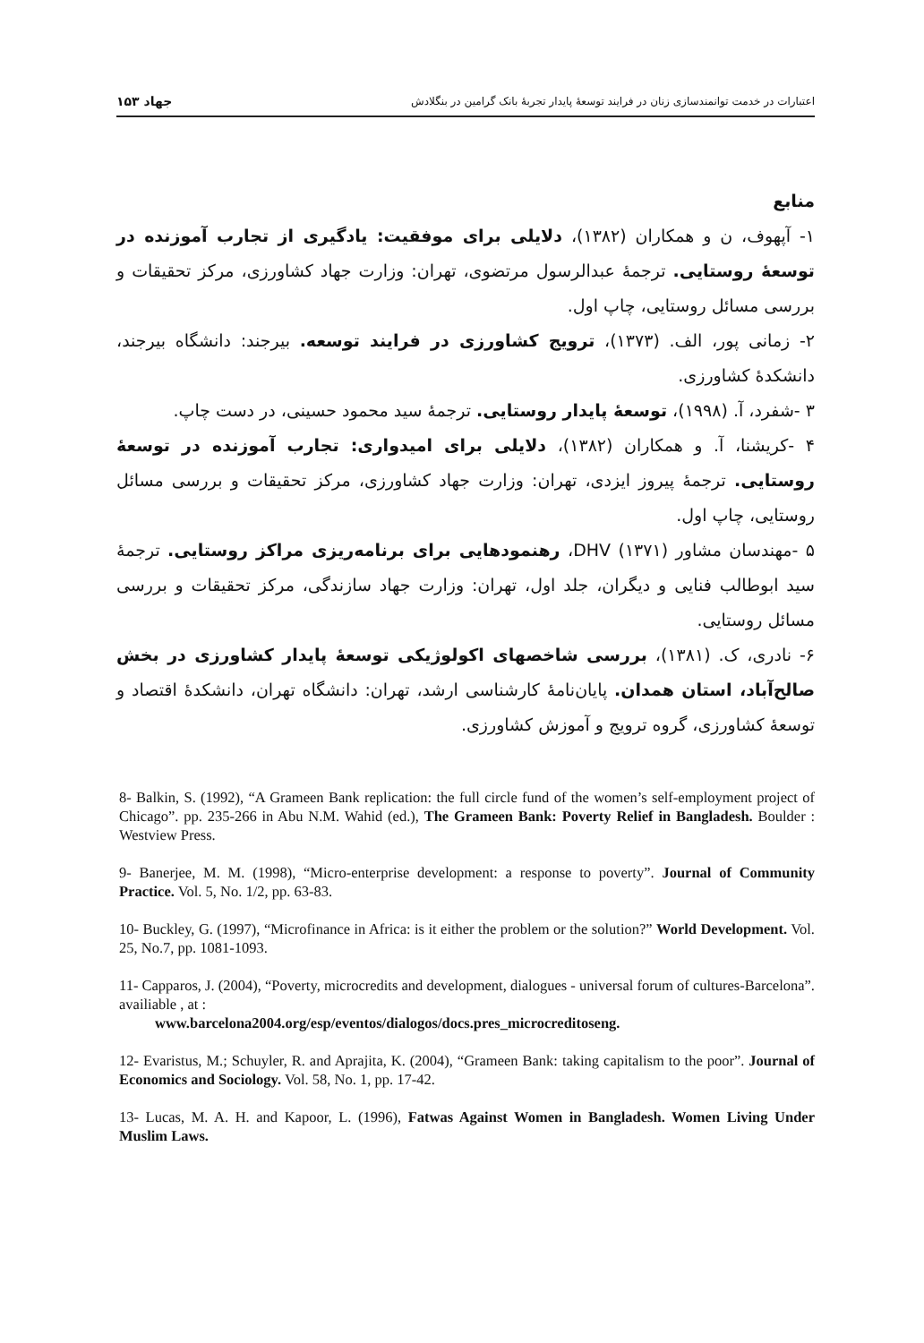۱۵۳ جهاد
اعتبارات در خدمت توانمندسازی زنان در فرایند توسعهٔ پایدار تجربهٔ بانک گرامین در بنگلادش
منابع
۱- آپهوف، ن و همکاران (۱۳۸۲)، دلایلی برای موفقیت: یادگیری از تجارب آموزنده در توسعهٔ روستایی. ترجمهٔ عبدالرسول مرتضوی، تهران: وزارت جهاد کشاورزی، مرکز تحقیقات و بررسی مسائل روستایی، چاپ اول.
۲- زمانی پور، الف. (۱۳۷۳)، ترویج کشاورزی در فرایند توسعه. بیرجند: دانشگاه بیرجند، دانشکدهٔ کشاورزی.
۳ -شفرد، آ. (۱۹۹۸)، توسعهٔ پایدار روستایی. ترجمهٔ سید محمود حسینی، در دست چاپ.
۴ -کریشنا، آ. و همکاران (۱۳۸۲)، دلایلی برای امیدواری: تجارب آموزنده در توسعهٔ روستایی. ترجمهٔ پیروز ایزدی، تهران: وزارت جهاد کشاورزی، مرکز تحقیقات و بررسی مسائل روستایی، چاپ اول.
۵ -مهندسان مشاور DHV (۱۳۷۱)، رهنمودهایی برای برنامه‌ریزی مراکز روستایی. ترجمهٔ سید ابوطالب فنایی و دیگران، جلد اول، تهران: وزارت جهاد سازندگی، مرکز تحقیقات و بررسی مسائل روستایی.
۶- نادری، ک. (۱۳۸۱)، بررسی شاخصهای اکولوژیکی توسعهٔ پایدار کشاورزی در بخش صالح‌آباد، استان همدان. پایان‌نامهٔ کارشناسی ارشد، تهران: دانشگاه تهران، دانشکدهٔ اقتصاد و توسعهٔ کشاورزی، گروه ترویج و آموزش کشاورزی.
8- Balkin, S. (1992), “A Grameen Bank replication: the full circle fund of the women’s self-employment project of Chicago”. pp. 235-266 in Abu N.M. Wahid (ed.), The Grameen Bank: Poverty Relief in Bangladesh. Boulder : Westview Press.
9- Banerjee, M. M. (1998), “Micro-enterprise development: a response to poverty”. Journal of Community Practice. Vol. 5, No. 1/2, pp. 63-83.
10- Buckley, G. (1997), “Microfinance in Africa: is it either the problem or the solution?” World Development. Vol. 25, No.7, pp. 1081-1093.
11- Capparos, J. (2004), “Poverty, microcredits and development, dialogues - universal forum of cultures-Barcelona”. availiable , at :
www.barcelona2004.org/esp/eventos/dialogos/docs.pres_microcreditoseng.
12- Evaristus, M.; Schuyler, R. and Aprajita, K. (2004), “Grameen Bank: taking capitalism to the poor”. Journal of Economics and Sociology. Vol. 58, No. 1, pp. 17-42.
13- Lucas, M. A. H. and Kapoor, L. (1996), Fatwas Against Women in Bangladesh. Women Living Under Muslim Laws.